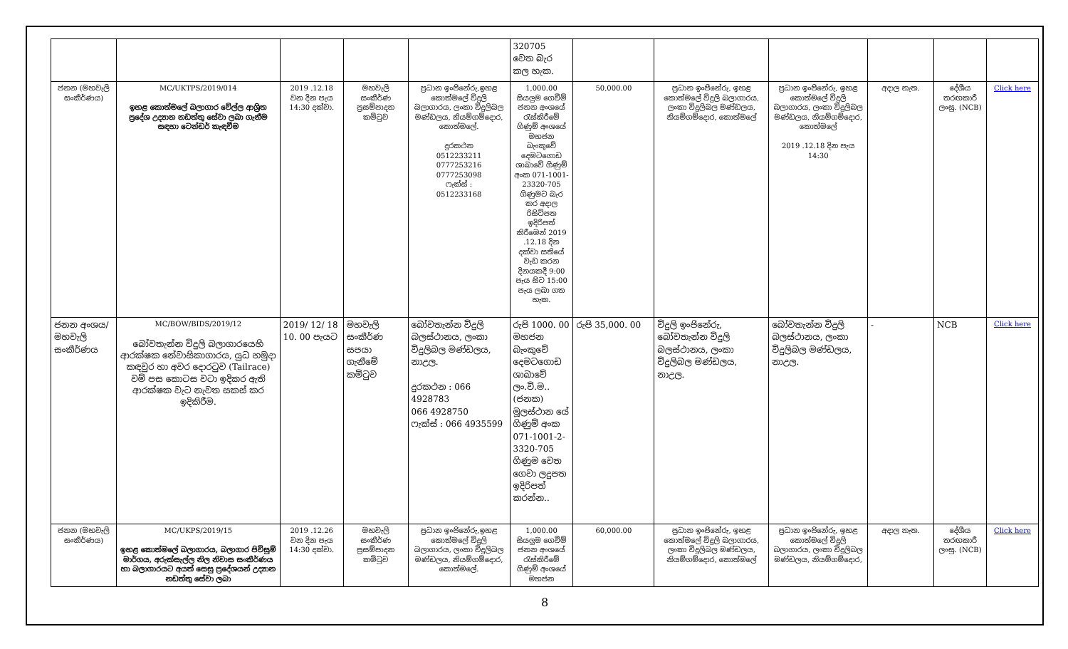| | | | | | 320705 වෙත බැර කල හැක. | | | | | | |
| ජනන (මහවැලි සංකීර්ණය) | MC/UKTPS/2019/014 ඉහළ කොත්මලේ බලාගාර වේල්ල ආශ්‍රිත ප්‍රදේශ උද්‍යාන නඩත්තු සේවා ලබා ගැනීම සඳහා ටෙන්ඩර් කැඳවීම | 2019 .12.18 වන දින පැය 14:30 දක්වා. | මහවැලි සංකීර්ණ ප්‍රසම්පාදන කමිටුව | ප්‍රධාන ඉංජිනේරු,ඉහළ කොත්මලේ විදුලි බලාගාරය, ලංකා විදුලිබල මණ්ඩලය, නියම්ගම්දොර, කොත්මලේ. දුරකථන 0512233211 0777253216 0777253098 ෆැක්ස් : 0512233168 | 1,000.00 සියලුම ගෙවීම් ජනන අංශයේ රැස්කිරීමේ ගිණුම් අංශයේ මහජන බැංකුවේ දෙමටගොඩ ශාඛාවේ ගිණුම් අංක 071-1001-23320-705 ගිණුමට බැර කර අදාල රිසිට්පත ඉදිරිපත් කිරීමෙන් 2019 .12.18 දින දක්වා සතියේ වැඩ කරන දිනයකදී 9:00 පැය සිට 15:00 පැය ලබා ගත හැක. | 50,000.00 | ප්‍රධාන ඉංජිනේරු, ඉහළ කොත්මලේ විදුලි බලාගාරය, ලංකා විදුලිබල මණ්ඩලය, නියම්ගම්දොර, කොත්මලේ | ප්‍රධාන ඉංජිනේරු, ඉහළ කොත්මලේ විදුලි බලාගාරය, ලංකා විදුලිබල මණ්ඩලය, නියම්ගම්දොර, කොත්මලේ 2019 .12.18 දින පැය 14:30 | අදාල නැත. | දේශීය තරඟකාරී ලංසු. (NCB) | Click here |
| ජනන අංශය/ මහවැලි සංකීර්ණය | MC/BOW/BIDS/2019/12 බෝවතැන්න විදුලි බලාගාරයෙහි ආරක්ෂක නේවාසිකාගාරය, යුධ හමුදා කඳවුර හා අවර දොරටුව (Tailrace) වම් පස කොටස වටා ඉදිකර ඇති ආරක්ෂක වැට නැවත සකස් කර ඉදිකිරීම. | 2019/ 12/ 18 10. 00 පැයට | මහවැලි සංකීර්ණ සපයා ගැනීමේ කමිටුව | බෝවතැන්න විදුලි බලස්ථානය, ලංකා විදුලිබල මණ්ඩලය, නාඋල. දුරකථන : 066 4928783 066 4928750 ෆැක්ස් : 066 4935599 | රුපි 1000. 00 මහජන බැංකුවේ දෙමටගොඩ ශාඛාවේ ලං.වි.ම.. (ජනක) මූලස්ථාන යේ ගිණුම් අංක 071-1001-2-3320-705 ගිණුම වෙත ගෙවා ලදුපත ඉදිරිපත් කරන්න.. | රුපි 35,000. 00 | විදුලි ඉංජිනේරු, බෝවතැන්න විදුලි බලස්ථානය, ලංකා විදුලිබල මණ්ඩලය, නාඋල. | බෝවතැන්න විදුලි බලස්ථානය, ලංකා විදුලිබල මණ්ඩලය, නාඋල. | - | NCB | Click here |
| ජනන (මහවැලි සංකීර්ණය) | MC/UKPS/2019/15 ඉහළ කොත්මලේ බලාගාරය, බලාගාර පිවිසුම් මාර්ගය, අරුක්සැල්ල නිල නිවාස සංකීර්ණය හා බලාගාරයට අයත් සෙසු ප්‍රදේශයන් උද්‍යාන නඩත්තු සේවා ලබා | 2019 .12.26 වන දින පැය 14:30 දක්වා. | මහවැලි සංකීර්ණ ප්‍රසම්පාදන කමිටුව | ප්‍රධාන ඉංජිනේරු,ඉහළ කොත්මලේ විදුලි බලාගාරය, ලංකා විදුලිබල මණ්ඩලය, නියම්ගම්දොර, කොත්මලේ. | 1,000.00 සියලුම ගෙවීම් ජනන අංශයේ රැස්කිරීමේ ගිණුම් අංශයේ මහජන | 60,000.00 | ප්‍රධාන ඉංජිනේරු, ඉහළ කොත්මලේ විදුලි බලාගාරය, ලංකා විදුලිබල මණ්ඩලය, නියම්ගම්දොර, කොත්මලේ | ප්‍රධාන ඉංජිනේරු, ඉහළ කොත්මලේ විදුලි බලාගාරය, ලංකා විදුලිබල මණ්ඩලය, නියම්ගම්දොර, | අදාල නැත. | දේශීය තරඟකාරී ලංසු. (NCB) | Click here |
8